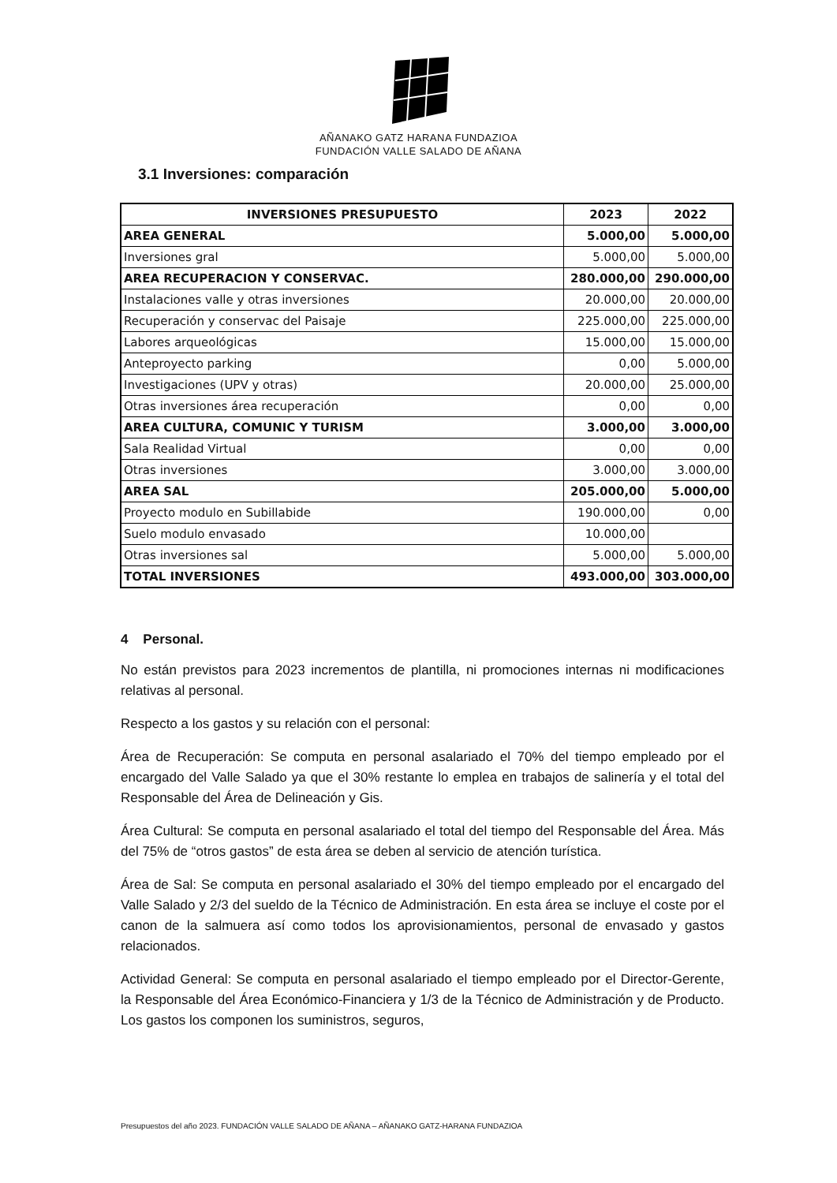AÑANAKO GATZ HARANA FUNDAZIOA
FUNDACIÓN VALLE SALADO DE AÑANA
3.1 Inversiones: comparación
| INVERSIONES PRESUPUESTO | 2023 | 2022 |
| --- | --- | --- |
| AREA GENERAL | 5.000,00 | 5.000,00 |
| Inversiones gral | 5.000,00 | 5.000,00 |
| AREA RECUPERACION Y CONSERVAC. | 280.000,00 | 290.000,00 |
| Instalaciones valle y otras inversiones | 20.000,00 | 20.000,00 |
| Recuperación y conservac del Paisaje | 225.000,00 | 225.000,00 |
| Labores arqueológicas | 15.000,00 | 15.000,00 |
| Anteproyecto parking | 0,00 | 5.000,00 |
| Investigaciones (UPV y otras) | 20.000,00 | 25.000,00 |
| Otras inversiones área recuperación | 0,00 | 0,00 |
| AREA CULTURA, COMUNIC Y TURISM | 3.000,00 | 3.000,00 |
| Sala Realidad Virtual | 0,00 | 0,00 |
| Otras inversiones | 3.000,00 | 3.000,00 |
| AREA SAL | 205.000,00 | 5.000,00 |
| Proyecto modulo en Subillabide | 190.000,00 | 0,00 |
| Suelo modulo envasado | 10.000,00 | |
| Otras inversiones sal | 5.000,00 | 5.000,00 |
| TOTAL INVERSIONES | 493.000,00 | 303.000,00 |
4 Personal.
No están previstos para 2023 incrementos de plantilla, ni promociones internas ni modificaciones relativas al personal.
Respecto a los gastos y su relación con el personal:
Área de Recuperación: Se computa en personal asalariado el 70% del tiempo empleado por el encargado del Valle Salado ya que el 30% restante lo emplea en trabajos de salinería y el total del Responsable del Área de Delineación y Gis.
Área Cultural: Se computa en personal asalariado el total del tiempo del Responsable del Área. Más del 75% de “otros gastos” de esta área se deben al servicio de atención turística.
Área de Sal: Se computa en personal asalariado el 30% del tiempo empleado por el encargado del Valle Salado y 2/3 del sueldo de la Técnico de Administración. En esta área se incluye el coste por el canon de la salmuera así como todos los aprovisionamientos, personal de envasado y gastos relacionados.
Actividad General: Se computa en personal asalariado el tiempo empleado por el Director-Gerente, la Responsable del Área Económico-Financiera y 1/3 de la Técnico de Administración y de Producto. Los gastos los componen los suministros, seguros,
Presupuestos del año 2023. FUNDACIÓN VALLE SALADO DE AÑANA – AÑANAKO GATZ-HARANA FUNDAZIOA